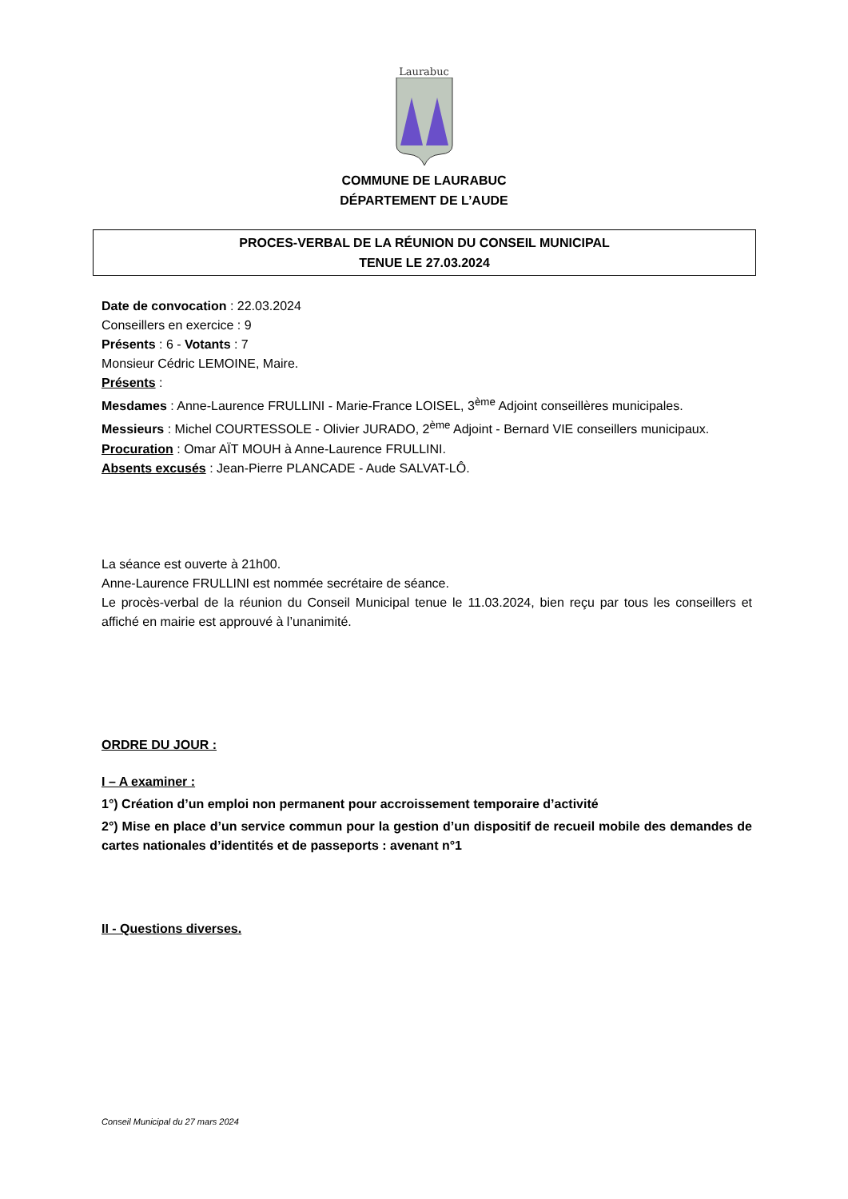Laurabuc
COMMUNE DE LAURABUC
DÉPARTEMENT DE L’AUDE
PROCES-VERBAL DE LA RÉUNION DU CONSEIL MUNICIPAL
TENUE LE 27.03.2024
Date de convocation : 22.03.2024
Conseillers en exercice : 9
Présents : 6 - Votants : 7
Monsieur Cédric LEMOINE, Maire.
Présents :
Mesdames : Anne-Laurence FRULLINI - Marie-France LOISEL, 3<sup>ème</sup> Adjoint conseillères municipales.
Messieurs : Michel COURTESSOLE - Olivier JURADO, 2<sup>ème</sup> Adjoint - Bernard VIE conseillers municipaux.
Procuration : Omar AÏT MOUH à Anne-Laurence FRULLINI.
Absents excusés : Jean-Pierre PLANCADE - Aude SALVAT-LÔ.
La séance est ouverte à 21h00.
Anne-Laurence FRULLINI est nommée secrétaire de séance.
Le procès-verbal de la réunion du Conseil Municipal tenue le 11.03.2024, bien reçu par tous les conseillers et affiché en mairie est approuvé à l’unanimité.
ORDRE DU JOUR :
I – A examiner :
1°) Création d’un emploi non permanent pour accroissement temporaire d’activité
2°) Mise en place d’un service commun pour la gestion d’un dispositif de recueil mobile des demandes de cartes nationales d’identités et de passeports : avenant n°1
II - Questions diverses.
Conseil Municipal du 27 mars 2024